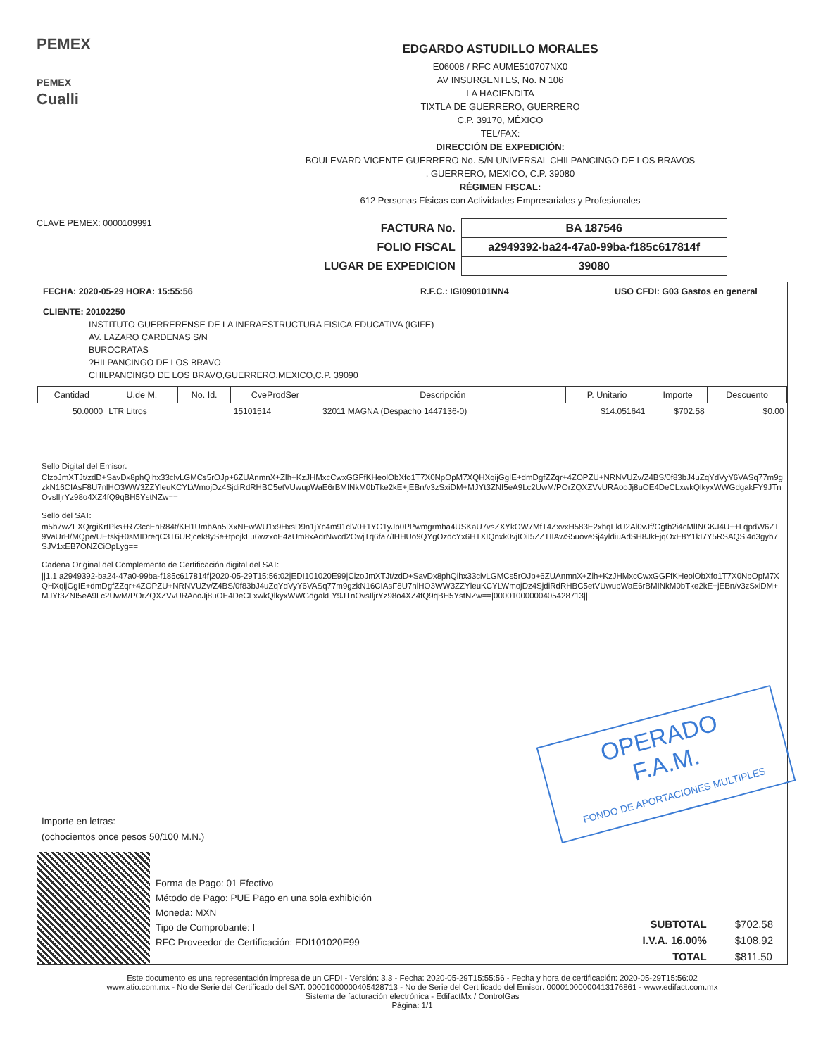PEMEX
PEMEX
Cualli
EDGARDO ASTUDILLO MORALES
E06008 / RFC AUME510707NX0
AV INSURGENTES, No. N 106
LA HACIENDITA
TIXTLA DE GUERRERO, GUERRERO
C.P. 39170, MÉXICO
TEL/FAX:
DIRECCIÓN DE EXPEDICIÓN:
BOULEVARD VICENTE GUERRERO No. S/N UNIVERSAL CHILPANCINGO DE LOS BRAVOS
, GUERRERO, MEXICO, C.P. 39080
RÉGIMEN FISCAL:
612 Personas Físicas con Actividades Empresariales y Profesionales
CLAVE PEMEX: 0000109991
| FACTURA No. | BA 187546 |
| FOLIO FISCAL | a2949392-ba24-47a0-99ba-f185c617814f |
| LUGAR DE EXPEDICION | 39080 |
FECHA: 2020-05-29 HORA: 15:55:56 R.F.C.: IGI090101NN4 USO CFDI: G03 Gastos en general
CLIENTE: 20102250
INSTITUTO GUERRERENSE DE LA INFRAESTRUCTURA FISICA EDUCATIVA (IGIFE)
AV. LAZARO CARDENAS S/N
BUROCRATAS
?HILPANCINGO DE LOS BRAVO
CHILPANCINGO DE LOS BRAVO,GUERRERO,MEXICO,C.P. 39090
| Cantidad | U.de M. | No. Id. | CveProdSer | Descripción | P. Unitario | Importe | Descuento |
| --- | --- | --- | --- | --- | --- | --- | --- |
| 50.0000 | LTR Litros | | 15101514 | 32011 MAGNA (Despacho 1447136-0) | $14.051641 | $702.58 | $0.00 |
Sello Digital del Emisor:
ClzoJmXTJt/zdD+SavDx8phQihx33clvLGMCs5rOJp+6ZUAnmnX+Zlh+KzJHMxcCwxGGFfKHeolObXfo1T7X0NpOpM7XQHXqijGgIE+dmDgfZZqr+4ZOPZU+NRNVUZv/Z4BS/0f83bJ4uZqYdVyY6VASq77m9gzkN16CIAsF8U7nlHO3WW3ZZYleuKCYLWmojDz4SjdiRdRHBC5etVUwupWaE6rBMINkM0bTke2kE+jEBn/v3zSxiDM+MJYt3ZNI5eA9Lc2UwM/POrZQXZVvURAooJj8uOE4DeCLxwkQlkyxWWGdgakFY9JTnOvsIljrYz98o4XZ4fQ9qBH5YstNZw==
Sello del SAT:
m5b7wZFXQrgiKrtPks+R73ccEhR84t/KH1UmbAn5lXxNEwWU1x9HxsD9n1jYc4m91clV0+1YG1yJp0PPwmgrmha4USKaU7vsZXYkOW7MfT4ZxvxH583E2xhqFkU2Al0vJf/Ggtb2i4cMlINGKJ4U++LqpdW6ZT9VaUrH/MQpe/UEtskj+0sMIDreqC3T6URjcek8ySe+tpojkLu6wzxoE4aUm8xAdrNwcd2OwjTq6fa7/IHHUo9QYgOzdcYx6HTXIQnxk0vjIOiI5ZZTIIAwS5uoveSj4yldiuAdSH8JkFjqOxE8Y1kI7Y5RSAQSi4d3gyb7SJV1xEB7ONZCiOpLyg==
Cadena Original del Complemento de Certificación digital del SAT:
||1.1|a2949392-ba24-47a0-99ba-f185c617814f|2020-05-29T15:56:02|EDI101020E99|ClzoJmXTJt/zdD+SavDx8phQihx33clvLGMCs5rOJp+6ZUAnmnX+Zlh+KzJHMxcCwxGGFfKHeolObXfo1T7X0NpOpM7XQHXqijGgIE+dmDgfZZqr+4ZOPZU+NRNVUZv/Z4BS/0f83bJ4uZqYdVyY6VASq77m9gzkN16CIAsF8U7nlHO3WW3ZZYleuKCYLWmojDz4SjdiRdRHBC5etVUwupWaE6rBMINkM0bTke2kE+jEBn/v3zSxiDM+MJYt3ZNI5eA9Lc2UwM/POrZQXZVvURAooJj8uOE4DeCLxwkQlkyxWWGdgakFY9JTnOvsIljrYz98o4XZ4fQ9qBH5YstNZw==|00001000000405428713||
OPERADO
F.A.M.
FONDO DE APORTACIONES MULTIPLES
Importe en letras:
(ochocientos once pesos 50/100 M.N.)
Forma de Pago: 01 Efectivo
Método de Pago: PUE Pago en una sola exhibición
Moneda: MXN
Tipo de Comprobante: I
RFC Proveedor de Certificación: EDI101020E99
| SUBTOTAL | $702.58 |
| I.V.A. 16.00% | $108.92 |
| TOTAL | $811.50 |
Este documento es una representación impresa de un CFDI - Versión: 3.3 - Fecha: 2020-05-29T15:55:56 - Fecha y hora de certificación: 2020-05-29T15:56:02
www.atio.com.mx - No de Serie del Certificado del SAT: 00001000000405428713 - No de Serie del Certificado del Emisor: 00001000000413176861 - www.edifact.com.mx
Sistema de facturación electrónica - EdifactMx / ControlGas
Página: 1/1